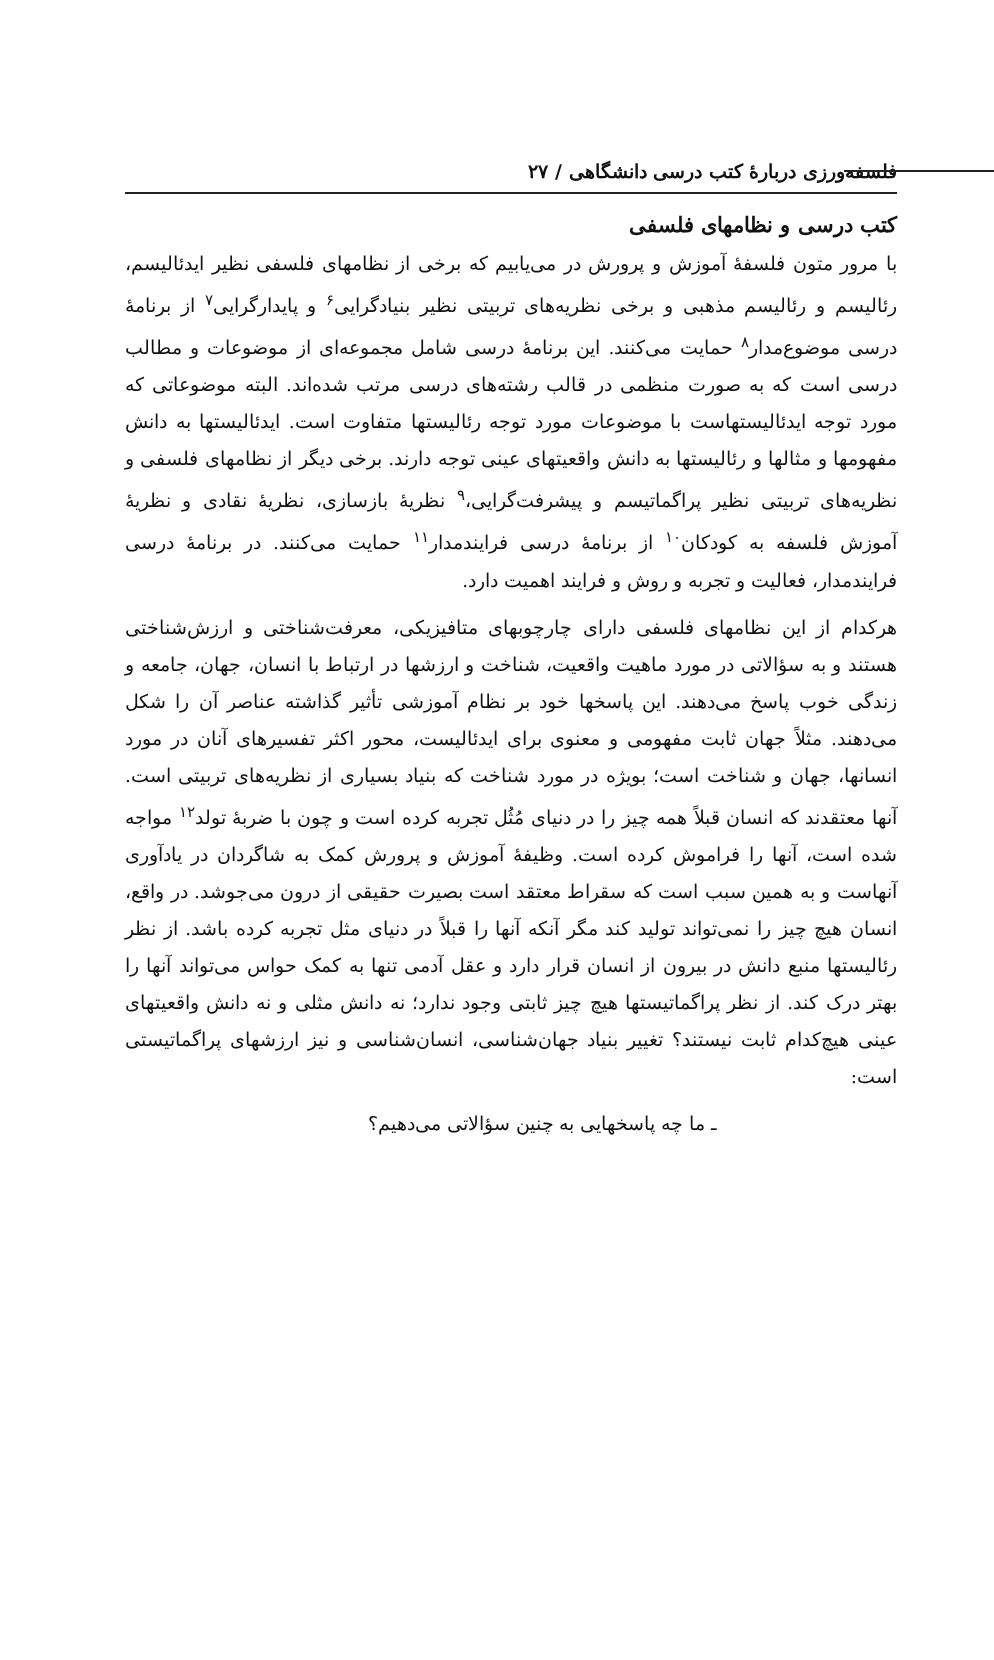فلسفه‌ورزی دربارهٔ کتب درسی دانشگاهی / ۲۷
کتب درسی و نظامهای فلسفی
با مرور متون فلسفهٔ آموزش و پرورش در می‌یابیم که برخی از نظامهای فلسفی نظیر ایدئالیسم، رئالیسم و رئالیسم مذهبی و برخی نظریه‌های تربیتی نظیر بنیادگرایی<sup>۶</sup> و پایدارگرایی<sup>۷</sup> از برنامهٔ درسی موضوع‌مدار<sup>۸</sup> حمایت می‌کنند. این برنامهٔ درسی شامل مجموعه‌ای از موضوعات و مطالب درسی است که به صورت منظمی در قالب رشته‌های درسی مرتب شده‌اند. البته موضوعاتی که مورد توجه ایدئالیستهاست با موضوعات مورد توجه رئالیستها متفاوت است. ایدئالیستها به دانش مفهومها و مثالها و رئالیستها به دانش واقعیتهای عینی توجه دارند. برخی دیگر از نظامهای فلسفی و نظریه‌های تربیتی نظیر پراگماتیسم و پیشرفت‌گرایی،<sup>۹</sup> نظریهٔ بازسازی، نظریهٔ نقادی و نظریهٔ آموزش فلسفه به کودکان<sup>۱۰</sup> از برنامهٔ درسی فرایندمدار<sup>۱۱</sup> حمایت می‌کنند. در برنامهٔ درسی فرایندمدار، فعالیت و تجربه و روش و فرایند اهمیت دارد.
هرکدام از این نظامهای فلسفی دارای چارچوبهای متافیزیکی، معرفت‌شناختی و ارزش‌شناختی هستند و به سؤالاتی در مورد ماهیت واقعیت، شناخت و ارزشها در ارتباط با انسان، جهان، جامعه و زندگی خوب پاسخ می‌دهند. این پاسخها خود بر نظام آموزشی تأثیر گذاشته عناصر آن را شکل می‌دهند. مثلاً جهان ثابت مفهومی و معنوی برای ایدئالیست، محور اکثر تفسیرهای آنان در مورد انسانها، جهان و شناخت است؛ بویژه در مورد شناخت که بنیاد بسیاری از نظریه‌های تربیتی است. آنها معتقدند که انسان قبلاً همه چیز را در دنیای مُثُل تجربه کرده است و چون با ضربهٔ تولد<sup>۱۲</sup> مواجه شده است، آنها را فراموش کرده است. وظیفهٔ آموزش و پرورش کمک به شاگردان در یادآوری آنهاست و به همین سبب است که سقراط معتقد است بصیرت حقیقی از درون می‌جوشد. در واقع، انسان هیچ چیز را نمی‌تواند تولید کند مگر آنکه آنها را قبلاً در دنیای مثل تجربه کرده باشد. از نظر رئالیستها منبع دانش در بیرون از انسان قرار دارد و عقل آدمی تنها به کمک حواس می‌تواند آنها را بهتر درک کند. از نظر پراگماتیستها هیچ چیز ثابتی وجود ندارد؛ نه دانش مثلی و نه دانش واقعیتهای عینی هیچ‌کدام ثابت نیستند؟ تغییر بنیاد جهان‌شناسی، انسان‌شناسی و نیز ارزشهای پراگماتیستی است:
ـ ما چه پاسخهایی به چنین سؤالاتی می‌دهیم؟